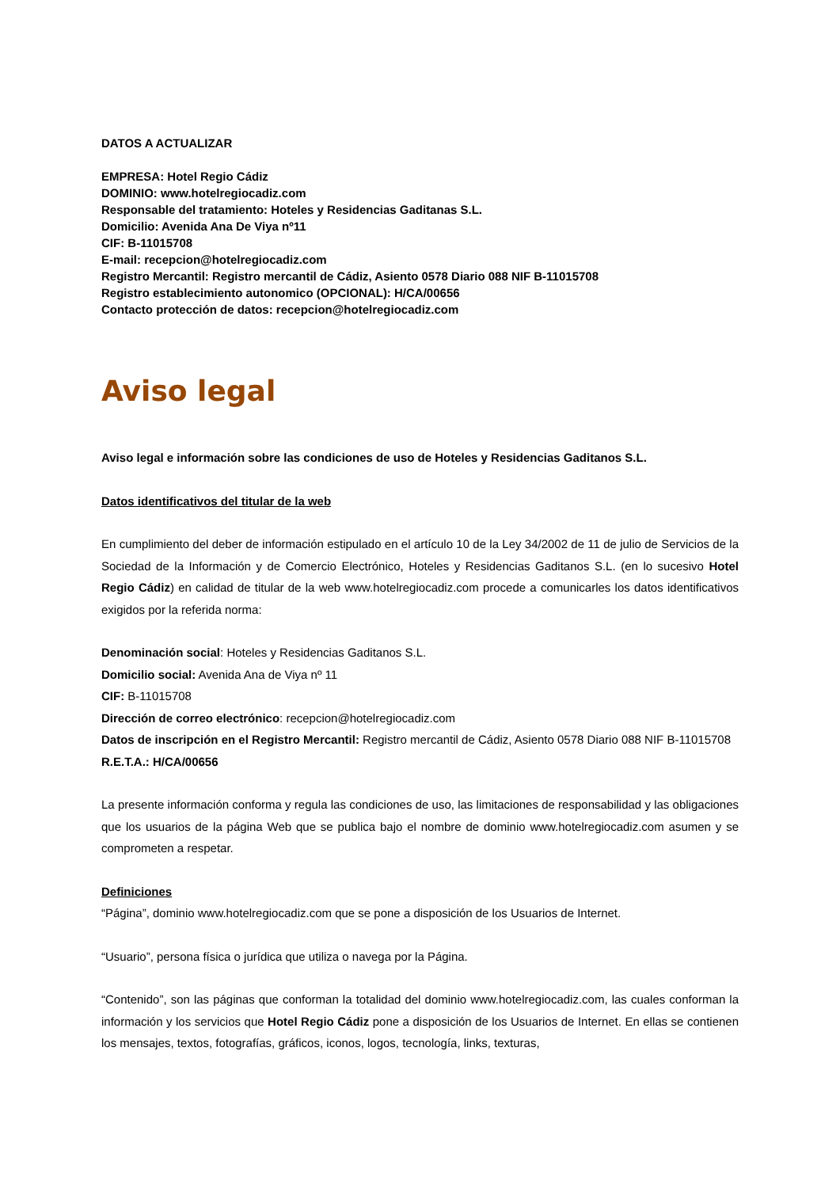DATOS A ACTUALIZAR
EMPRESA: Hotel Regio Cádiz
DOMINIO: www.hotelregiocadiz.com
Responsable del tratamiento: Hoteles y Residencias Gaditanas S.L.
Domicilio: Avenida Ana De Viya nº11
CIF: B-11015708
E-mail: recepcion@hotelregiocadiz.com
Registro Mercantil: Registro mercantil de Cádiz, Asiento 0578 Diario 088 NIF B-11015708
Registro establecimiento autonomico (OPCIONAL): H/CA/00656
Contacto protección de datos: recepcion@hotelregiocadiz.com
Aviso legal
Aviso legal e información sobre las condiciones de uso de Hoteles y Residencias Gaditanos S.L.
Datos identificativos del titular de la web
En cumplimiento del deber de información estipulado en el artículo 10 de la Ley 34/2002 de 11 de julio de Servicios de la Sociedad de la Información y de Comercio Electrónico, Hoteles y Residencias Gaditanos S.L. (en lo sucesivo Hotel Regio Cádiz) en calidad de titular de la web www.hotelregiocadiz.com procede a comunicarles los datos identificativos exigidos por la referida norma:
Denominación social: Hoteles y Residencias Gaditanos S.L.
Domicilio social: Avenida Ana de Viya nº 11
CIF: B-11015708
Dirección de correo electrónico: recepcion@hotelregiocadiz.com
Datos de inscripción en el Registro Mercantil: Registro mercantil de Cádiz, Asiento 0578 Diario 088 NIF B-11015708
R.E.T.A.: H/CA/00656
La presente información conforma y regula las condiciones de uso, las limitaciones de responsabilidad y las obligaciones que los usuarios de la página Web que se publica bajo el nombre de dominio www.hotelregiocadiz.com asumen y se comprometen a respetar.
Definiciones
“Página”, dominio www.hotelregiocadiz.com que se pone a disposición de los Usuarios de Internet.
“Usuario”, persona física o jurídica que utiliza o navega por la Página.
“Contenido”, son las páginas que conforman la totalidad del dominio www.hotelregiocadiz.com, las cuales conforman la información y los servicios que Hotel Regio Cádiz pone a disposición de los Usuarios de Internet. En ellas se contienen los mensajes, textos, fotografías, gráficos, iconos, logos, tecnología, links, texturas,